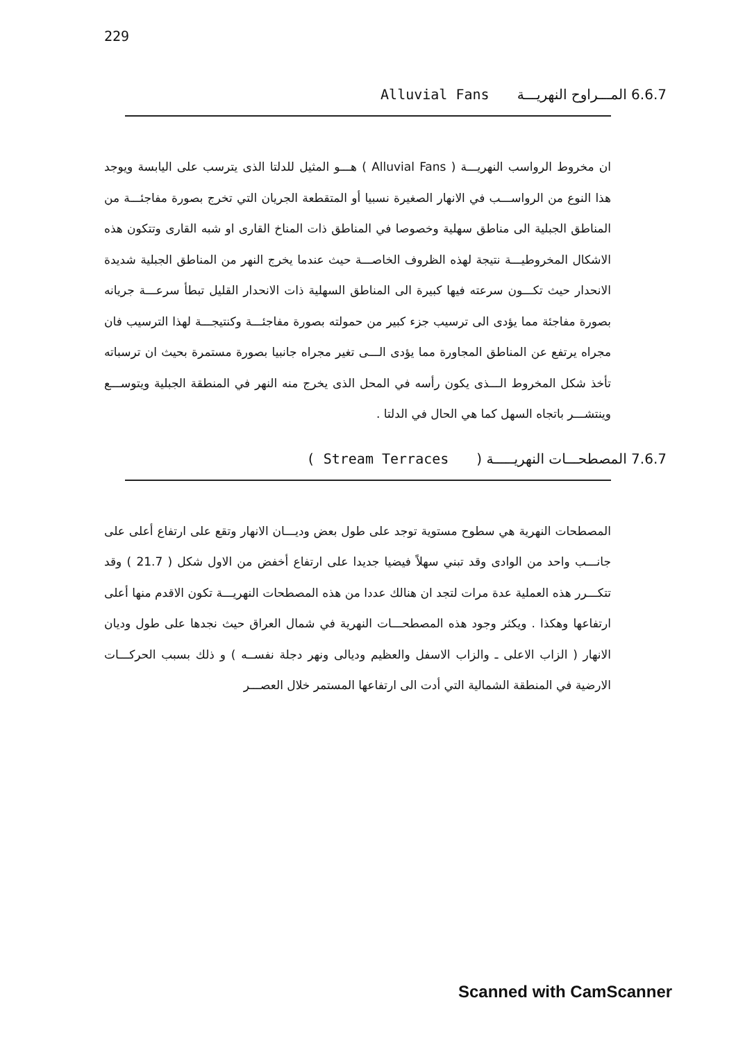229
6.6.7 المـــراوح النهريـــة Alluvial Fans
ان مخروط الرواسب النهريـــة ( Alluvial Fans ) هـــو المثيل للدلتا الذى يترسب على اليابسة ويوجد هذا النوع من الرواســـب في الانهار الصغيرة نسبيا أو المتقطعة الجريان التي تخرج بصورة مفاجئـــة من المناطق الجبلية الى مناطق سهلية وخصوصا في المناطق ذات المناخ القارى او شبه القارى وتتكون هذه الاشكال المخروطيـــة نتيجة لهذه الظروف الخاصـــة حيث عندما يخرج النهر من المناطق الجبلية شديدة الانحدار حيث تكـــون سرعته فيها كبيرة الى المناطق السهلية ذات الانحدار القليل تبطأ سرعـــة جريانه بصورة مفاجئة مما يؤدى الى ترسيب جزء كبير من حمولته بصورة مفاجئـــة وكنتيجـــة لهذا الترسيب فان مجراه يرتفع عن المناطق المجاورة مما يؤدى الـــى تغير مجراه جانبيا بصورة مستمرة بحيث ان ترسباته تأخذ شكل المخروط الـــذى يكون رأسه في المحل الذى يخرج منه النهر في المنطقة الجبلية ويتوســـع وينتشـــر باتجاه السهل كما هي الحال في الدلتا .
7.6.7 المصطحـــات النهريـــــة (Stream Terraces )
المصطحات النهرية هي سطوح مستوية توجد على طول بعض وديـــان الانهار وتقع على ارتفاع أعلى على جانـــب واحد من الوادى وقد تبني سهلاً فيضيا جديدا على ارتفاع أخفض من الاول شكل ( 21.7 ) وقد تتكـــرر هذه العملية عدة مرات لتجد ان هنالك عددا من هذه المصطحات النهريـــة تكون الاقدم منها أعلى ارتفاعها وهكذا . ويكثر وجود هذه المصطحـــات النهرية في شمال العراق حيث نجدها على طول وديان الانهار ( الزاب الاعلى ـ والزاب الاسفل والعظيم وديالى ونهر دجلة نفســه ) و ذلك بسبب الحركـــات الارضية في المنطقة الشمالية التي أدت الى ارتفاعها المستمر خلال العصـــر
Scanned with CamScanner